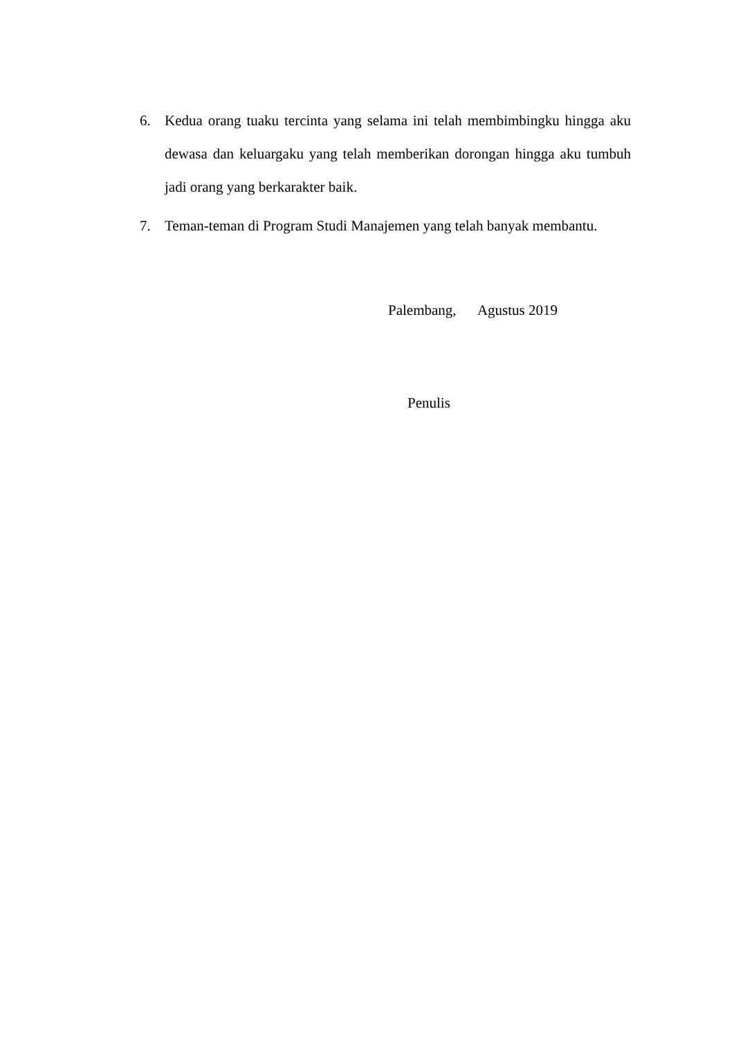6. Kedua orang tuaku tercinta yang selama ini telah membimbingku hingga aku dewasa dan keluargaku yang telah memberikan dorongan hingga aku tumbuh jadi orang yang berkarakter baik.
7. Teman-teman di Program Studi Manajemen yang telah banyak membantu.
Palembang, Agustus 2019
Penulis